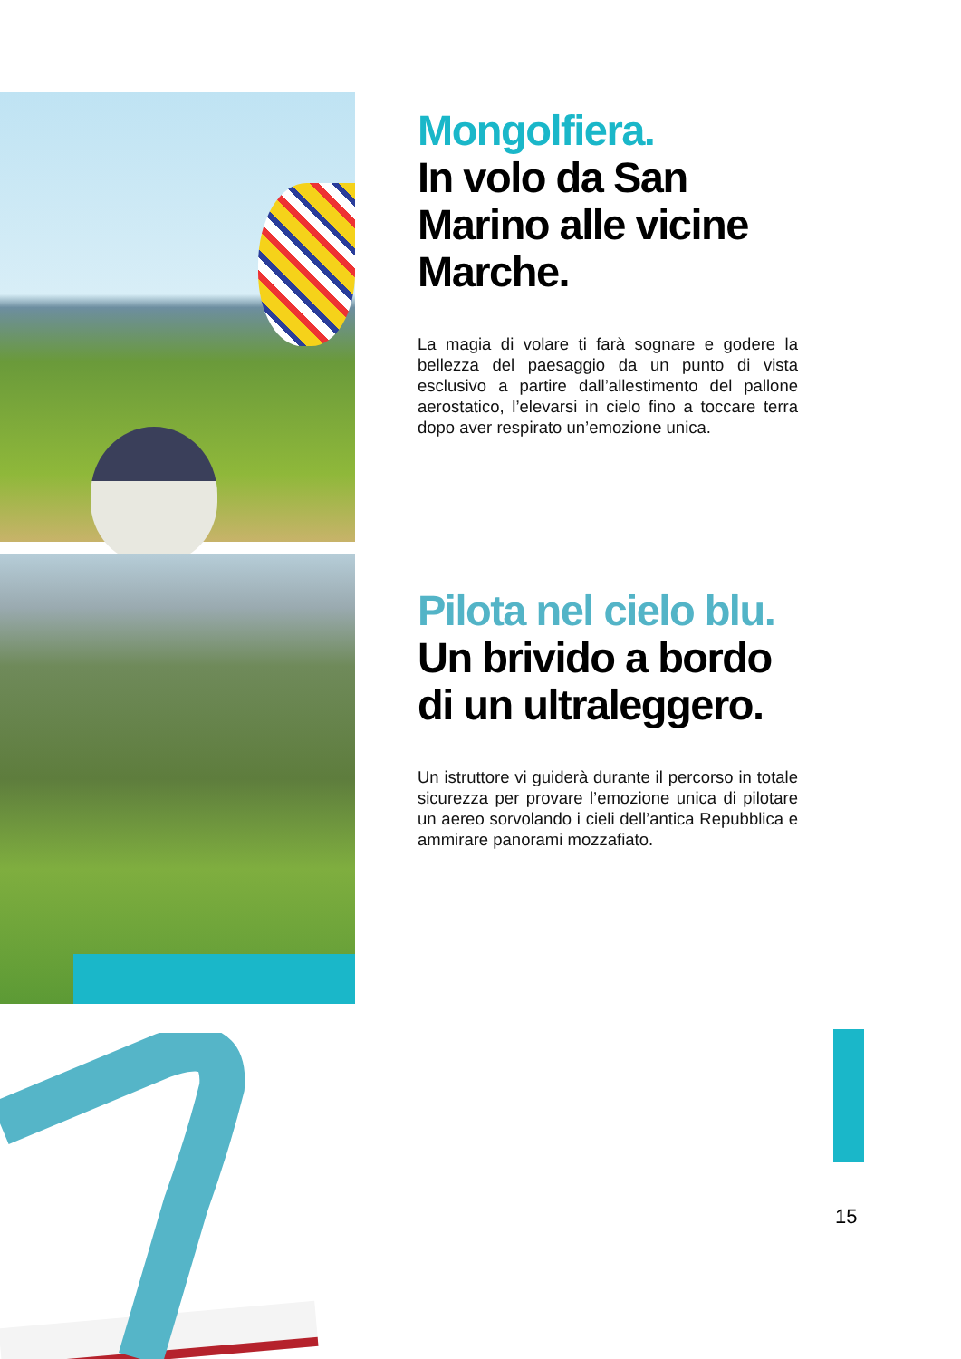Mongolfiera.
In volo da San Marino alle vicine Marche.
La magia di volare ti farà sognare e godere la bellezza del paesaggio da un punto di vista esclusivo a partire dall’allestimento del pallone aerostatico, l’elevarsi in cielo fino a toccare terra dopo aver respirato un’emozione unica.
Pilota nel cielo blu. Un brivido a bordo di un ultraleggero.
Un istruttore vi guiderà durante il percorso in totale sicurezza per provare l’emozione unica di pilotare un aereo sorvolando i cieli dell’antica Repubblica e ammirare panorami mozzafiato.
15